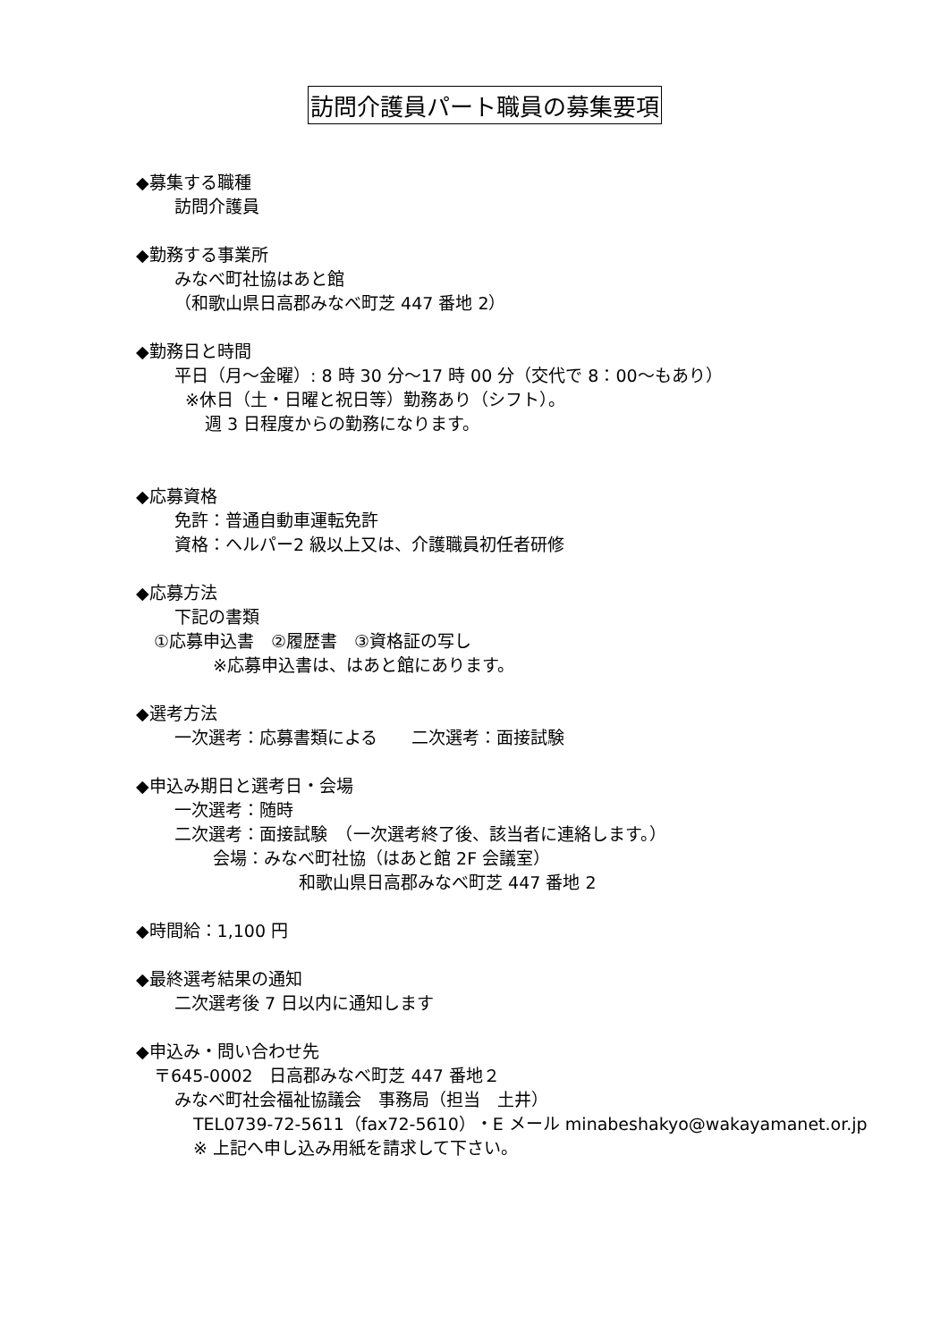訪問介護員パート職員の募集要項
◆募集する職種
訪問介護員
◆勤務する事業所
みなべ町社協はあと館
（和歌山県日高郡みなべ町芝 447 番地 2）
◆勤務日と時間
平日（月～金曜）: 8 時 30 分～17 時 00 分（交代で 8：00～もあり）
※休日（土・日曜と祝日等）勤務あり（シフト）。
週 3 日程度からの勤務になります。
◆応募資格
免許：普通自動車運転免許
資格：ヘルパー2 級以上又は、介護職員初任者研修
◆応募方法
下記の書類
①応募申込書　②履歴書　③資格証の写し
※応募申込書は、はあと館にあります。
◆選考方法
一次選考：応募書類による　　二次選考：面接試験
◆申込み期日と選考日・会場
一次選考：随時
二次選考：面接試験　（一次選考終了後、該当者に連絡します。）
会場：みなべ町社協（はあと館 2F 会議室）
和歌山県日高郡みなべ町芝 447 番地 2
◆時間給：1,100 円
◆最終選考結果の通知
二次選考後 7 日以内に通知します
◆申込み・問い合わせ先
〒645-0002　日高郡みなべ町芝 447 番地２
みなべ町社会福祉協議会　事務局（担当　土井）
TEL0739-72-5611（fax72-5610）・E メール minabeshakyo@wakayamanet.or.jp
※ 上記へ申し込み用紙を請求して下さい。